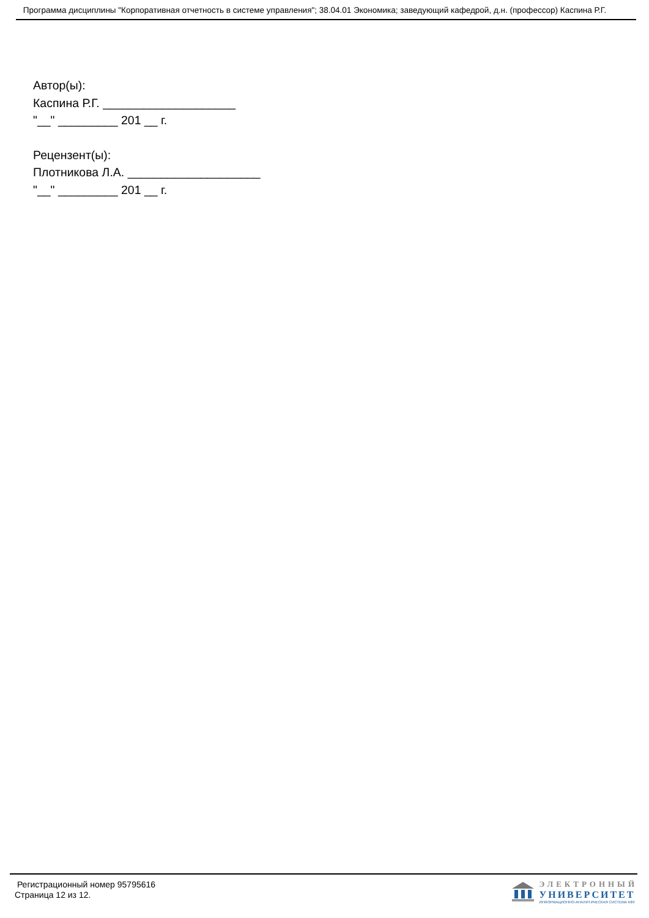Программа дисциплины "Корпоративная отчетность в системе управления"; 38.04.01 Экономика; заведующий кафедрой, д.н. (профессор) Каспина Р.Г.
Автор(ы):
Каспина Р.Г. ____________________
"__" _________ 201 __ г.
Рецензент(ы):
Плотникова Л.А. ____________________
"__" _________ 201 __ г.
Регистрационный номер 95795616
Страница 12 из 12.
ЭЛЕКТРОННЫЙ
УНИВЕРСИТЕТ
ИНФОРМАЦИОННО-АНАЛИТИЧЕСКАЯ СИСТЕМА КФУ